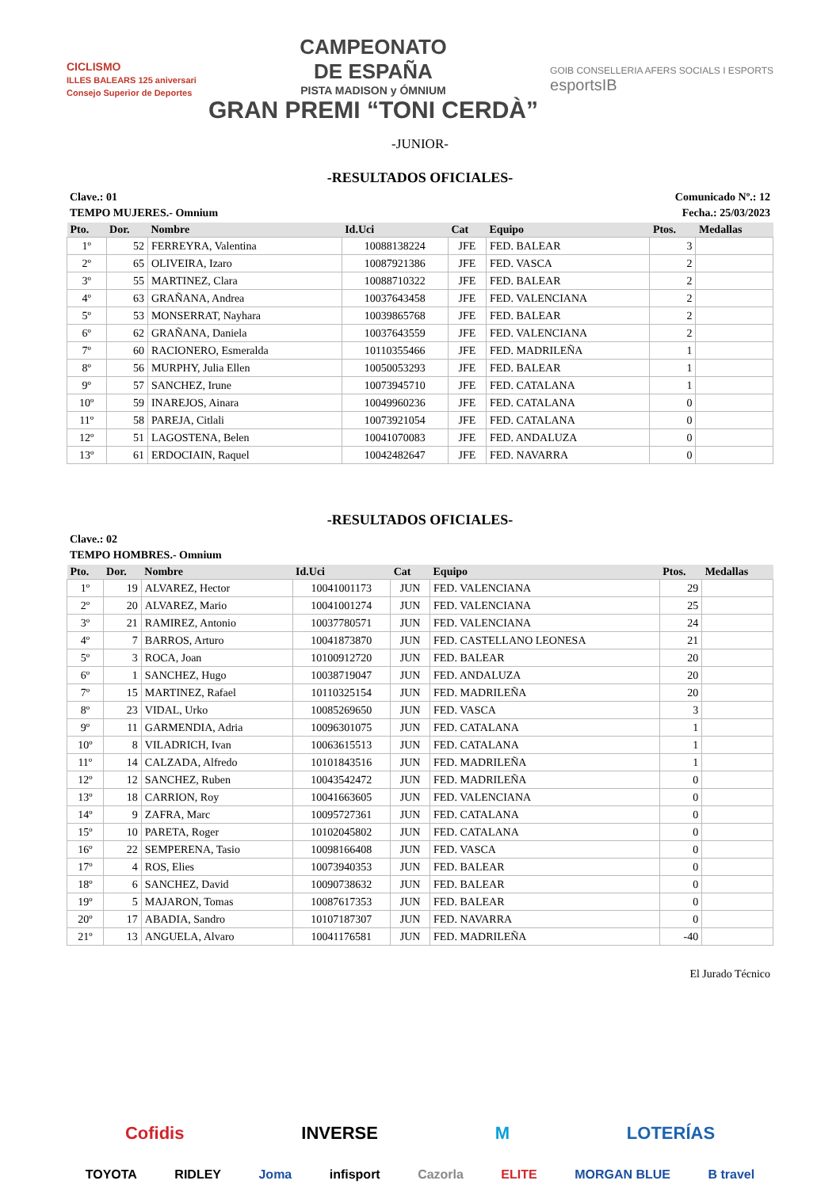CICLISMO
ILLES BALEARS 125 aniversari
Consejo Superior de Deportes
CAMPEONATO
DE ESPAÑA
PISTA MADISON y ÓMNIUM
GRAN PREMI “TONI CERDÀ”
GOIB CONSELLERIA AFERS SOCIALS I ESPORTS
esportsIB
-JUNIOR-
-RESULTADOS OFICIALES-
Clave.: 01 Comunicado Nº.: 12
TEMPO MUJERES.- Omnium Fecha.: 25/03/2023
| Pto. | Dor. | Nombre | Id.Uci | Cat | Equipo | Ptos. | Medallas |
| --- | --- | --- | --- | --- | --- | --- | --- |
| 1º | 52 | FERREYRA, Valentina | 10088138224 | JFE | FED. BALEAR | 3 | |
| 2º | 65 | OLIVEIRA, Izaro | 10087921386 | JFE | FED. VASCA | 2 | |
| 3º | 55 | MARTINEZ, Clara | 10088710322 | JFE | FED. BALEAR | 2 | |
| 4º | 63 | GRAÑANA, Andrea | 10037643458 | JFE | FED. VALENCIANA | 2 | |
| 5º | 53 | MONSERRAT, Nayhara | 10039865768 | JFE | FED. BALEAR | 2 | |
| 6º | 62 | GRAÑANA, Daniela | 10037643559 | JFE | FED. VALENCIANA | 2 | |
| 7º | 60 | RACIONERO, Esmeralda | 10110355466 | JFE | FED. MADRILEÑA | 1 | |
| 8º | 56 | MURPHY, Julia Ellen | 10050053293 | JFE | FED. BALEAR | 1 | |
| 9º | 57 | SANCHEZ, Irune | 10073945710 | JFE | FED. CATALANA | 1 | |
| 10º | 59 | INAREJOS, Ainara | 10049960236 | JFE | FED. CATALANA | 0 | |
| 11º | 58 | PAREJA, Citlali | 10073921054 | JFE | FED. CATALANA | 0 | |
| 12º | 51 | LAGOSTENA, Belen | 10041070083 | JFE | FED. ANDALUZA | 0 | |
| 13º | 61 | ERDOCIAIN, Raquel | 10042482647 | JFE | FED. NAVARRA | 0 | |
-RESULTADOS OFICIALES-
Clave.: 02
TEMPO HOMBRES.- Omnium
| Pto. | Dor. | Nombre | Id.Uci | Cat | Equipo | Ptos. | Medallas |
| --- | --- | --- | --- | --- | --- | --- | --- |
| 1º | 19 | ALVAREZ, Hector | 10041001173 | JUN | FED. VALENCIANA | 29 | |
| 2º | 20 | ALVAREZ, Mario | 10041001274 | JUN | FED. VALENCIANA | 25 | |
| 3º | 21 | RAMIREZ, Antonio | 10037780571 | JUN | FED. VALENCIANA | 24 | |
| 4º | 7 | BARROS, Arturo | 10041873870 | JUN | FED. CASTELLANO LEONESA | 21 | |
| 5º | 3 | ROCA, Joan | 10100912720 | JUN | FED. BALEAR | 20 | |
| 6º | 1 | SANCHEZ, Hugo | 10038719047 | JUN | FED. ANDALUZA | 20 | |
| 7º | 15 | MARTINEZ, Rafael | 10110325154 | JUN | FED. MADRILEÑA | 20 | |
| 8º | 23 | VIDAL, Urko | 10085269650 | JUN | FED. VASCA | 3 | |
| 9º | 11 | GARMENDIA, Adria | 10096301075 | JUN | FED. CATALANA | 1 | |
| 10º | 8 | VILADRICH, Ivan | 10063615513 | JUN | FED. CATALANA | 1 | |
| 11º | 14 | CALZADA, Alfredo | 10101843516 | JUN | FED. MADRILEÑA | 1 | |
| 12º | 12 | SANCHEZ, Ruben | 10043542472 | JUN | FED. MADRILEÑA | 0 | |
| 13º | 18 | CARRION, Roy | 10041663605 | JUN | FED. VALENCIANA | 0 | |
| 14º | 9 | ZAFRA, Marc | 10095727361 | JUN | FED. CATALANA | 0 | |
| 15º | 10 | PARETA, Roger | 10102045802 | JUN | FED. CATALANA | 0 | |
| 16º | 22 | SEMPERENA, Tasio | 10098166408 | JUN | FED. VASCA | 0 | |
| 17º | 4 | ROS, Elies | 10073940353 | JUN | FED. BALEAR | 0 | |
| 18º | 6 | SANCHEZ, David | 10090738632 | JUN | FED. BALEAR | 0 | |
| 19º | 5 | MAJARON, Tomas | 10087617353 | JUN | FED. BALEAR | 0 | |
| 20º | 17 | ABADIA, Sandro | 10107187307 | JUN | FED. NAVARRA | 0 | |
| 21º | 13 | ANGUELA, Alvaro | 10041176581 | JUN | FED. MADRILEÑA | -40 | |
El Jurado Técnico
Cofidis INVERSE M LOTERÍAS
TOYOTA RIDLEY Joma infisport Cazorla ELITE MORGAN BLUE B travel